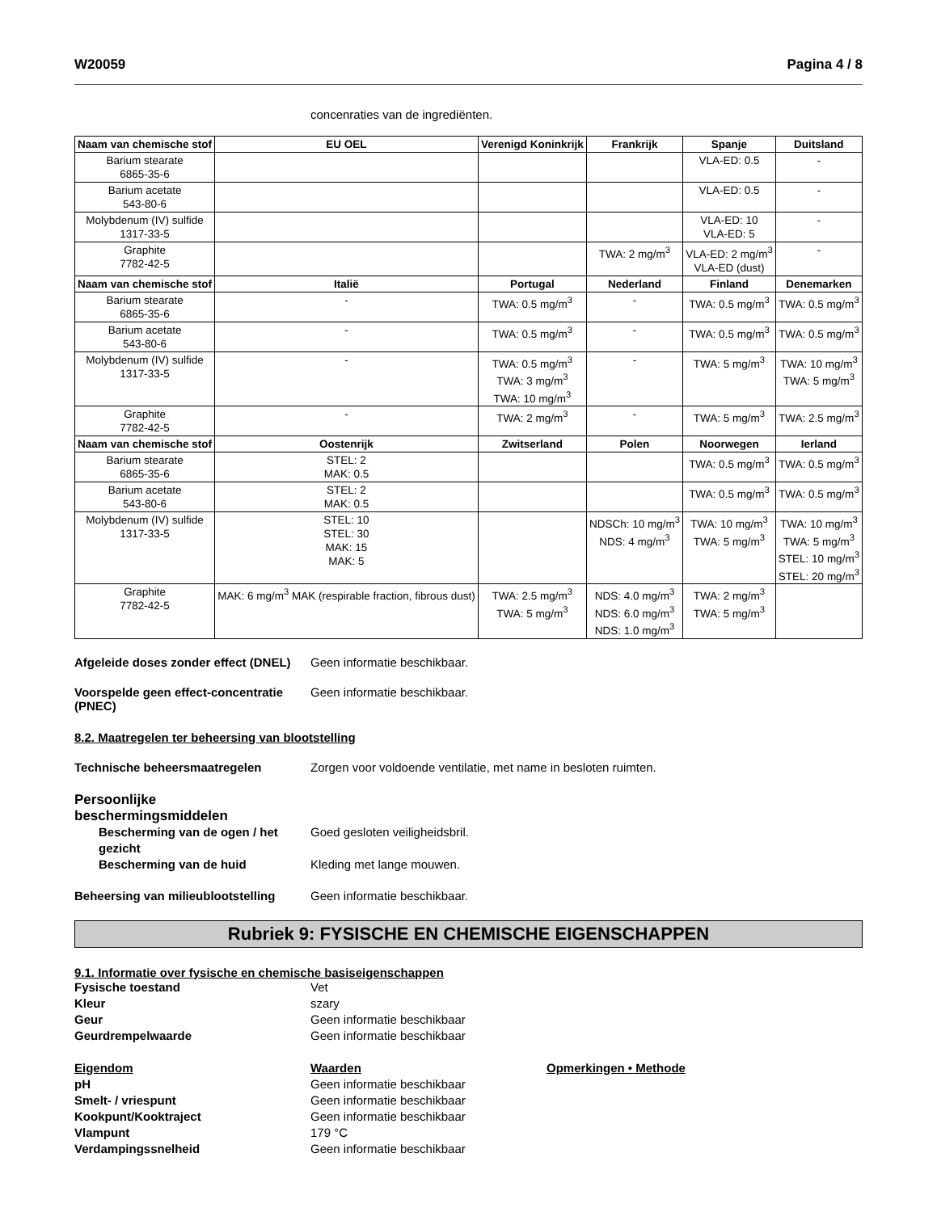W20059 Pagina 4 / 8
concenraties van de ingrediënten.
| Naam van chemische stof | EU OEL | Verenigd Koninkrijk | Frankrijk | Spanje | Duitsland |
| --- | --- | --- | --- | --- | --- |
| Barium stearate 6865-35-6 | | | | VLA-ED: 0.5 | - |
| Barium acetate 543-80-6 | | | | VLA-ED: 0.5 | - |
| Molybdenum (IV) sulfide 1317-33-5 | | | | VLA-ED: 10 VLA-ED: 5 | - |
| Graphite 7782-42-5 | | | TWA: 2 mg/m<sup>3</sup> | VLA-ED: 2 mg/m<sup>3</sup> VLA-ED (dust) | - |
| Naam van chemische stof | Italië | Portugal | Nederland | Finland | Denemarken |
| Barium stearate 6865-35-6 | - | TWA: 0.5 mg/m<sup>3</sup> | - | TWA: 0.5 mg/m<sup>3</sup> | TWA: 0.5 mg/m<sup>3</sup> |
| Barium acetate 543-80-6 | - | TWA: 0.5 mg/m<sup>3</sup> | - | TWA: 0.5 mg/m<sup>3</sup> | TWA: 0.5 mg/m<sup>3</sup> |
| Molybdenum (IV) sulfide 1317-33-5 | - | TWA: 0.5 mg/m<sup>3</sup> TWA: 3 mg/m<sup>3</sup> TWA: 10 mg/m<sup>3</sup> | - | TWA: 5 mg/m<sup>3</sup> | TWA: 10 mg/m<sup>3</sup> TWA: 5 mg/m<sup>3</sup> |
| Graphite 7782-42-5 | - | TWA: 2 mg/m<sup>3</sup> | - | TWA: 5 mg/m<sup>3</sup> | TWA: 2.5 mg/m<sup>3</sup> |
| Naam van chemische stof | Oostenrijk | Zwitserland | Polen | Noorwegen | Ierland |
| Barium stearate 6865-35-6 | STEL: 2 MAK: 0.5 | | | TWA: 0.5 mg/m<sup>3</sup> | TWA: 0.5 mg/m<sup>3</sup> |
| Barium acetate 543-80-6 | STEL: 2 MAK: 0.5 | | | TWA: 0.5 mg/m<sup>3</sup> | TWA: 0.5 mg/m<sup>3</sup> |
| Molybdenum (IV) sulfide 1317-33-5 | STEL: 10 STEL: 30 MAK: 15 MAK: 5 | | NDSCh: 10 mg/m<sup>3</sup> NDS: 4 mg/m<sup>3</sup> | TWA: 10 mg/m<sup>3</sup> TWA: 5 mg/m<sup>3</sup> | TWA: 10 mg/m<sup>3</sup> TWA: 5 mg/m<sup>3</sup> STEL: 10 mg/m<sup>3</sup> STEL: 20 mg/m<sup>3</sup> |
| Graphite 7782-42-5 | MAK: 6 mg/m<sup>3</sup> MAK (respirable fraction, fibrous dust) | TWA: 2.5 mg/m<sup>3</sup> TWA: 5 mg/m<sup>3</sup> | NDS: 4.0 mg/m<sup>3</sup> NDS: 6.0 mg/m<sup>3</sup> NDS: 1.0 mg/m<sup>3</sup> | TWA: 2 mg/m<sup>3</sup> TWA: 5 mg/m<sup>3</sup> | |
Afgeleide doses zonder effect (DNEL)
Geen informatie beschikbaar.
Voorspelde geen effect-concentratie (PNEC)
Geen informatie beschikbaar.
8.2. Maatregelen ter beheersing van blootstelling
Technische beheersmaatregelen Zorgen voor voldoende ventilatie, met name in besloten ruimten.
Persoonlijke beschermingsmiddelen
Bescherming van de ogen / het gezicht
Goed gesloten veiligheidsbril.
Bescherming van de huid Kleding met lange mouwen.
Beheersing van milieublootstelling
Geen informatie beschikbaar.
Rubriek 9: FYSISCHE EN CHEMISCHE EIGENSCHAPPEN
9.1. Informatie over fysische en chemische basiseigenschappen
Fysische toestand Vet
Kleur szary
Geur Geen informatie beschikbaar
Geurdrempelwaarde Geen informatie beschikbaar
Eigendom Waarden Opmerkingen • Methode
pH Geen informatie beschikbaar
Smelt- / vriespunt Geen informatie beschikbaar
Kookpunt/Kooktraject Geen informatie beschikbaar
Vlampunt 179 °C
Verdampingssnelheid Geen informatie beschikbaar